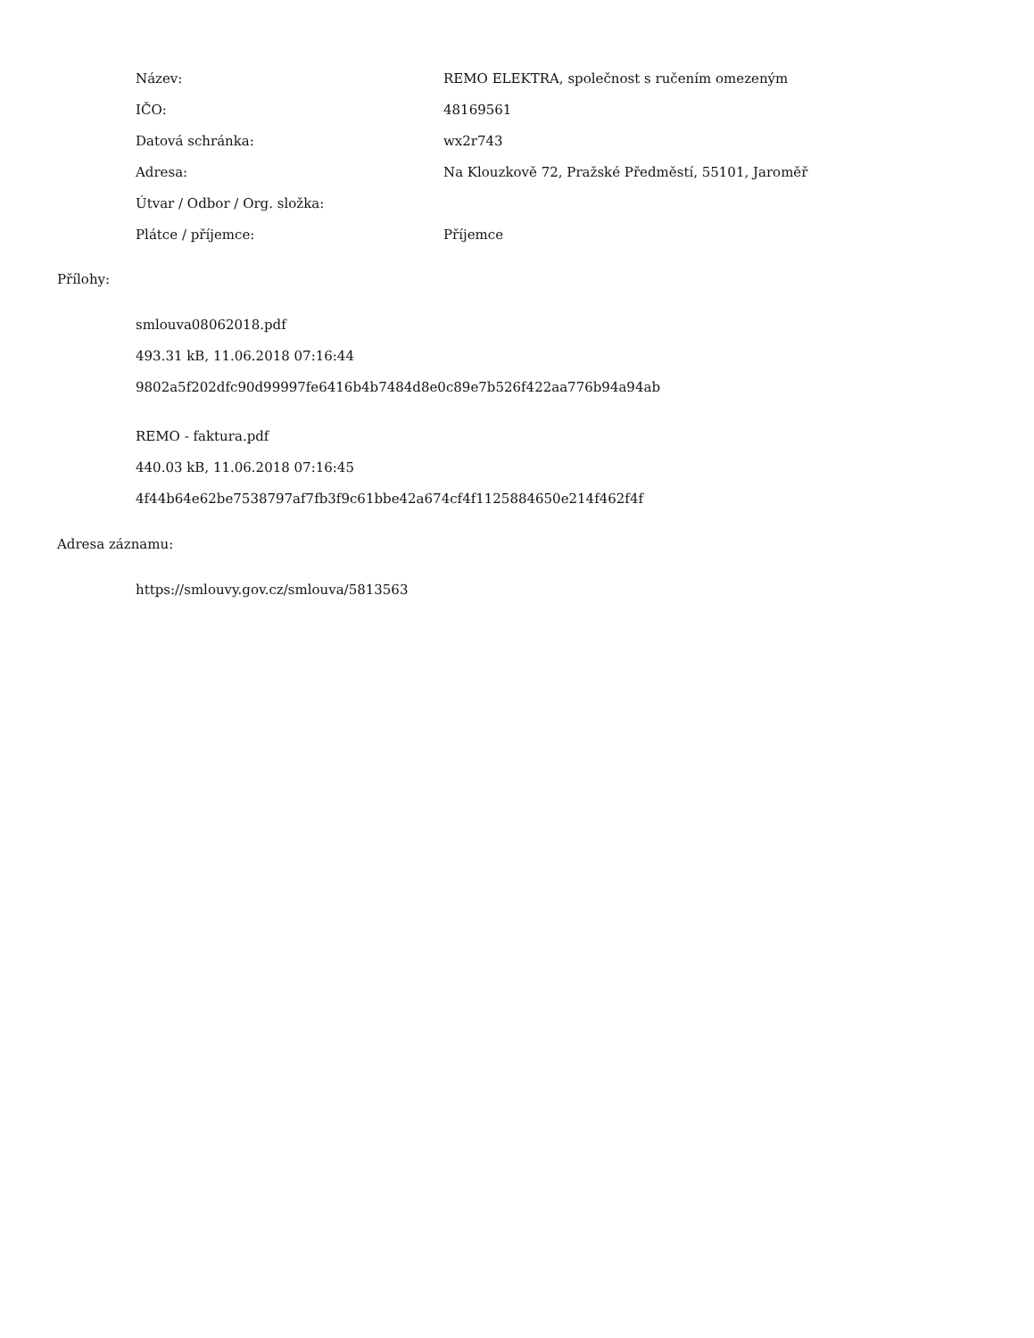| Název: | REMO ELEKTRA, společnost s ručením omezeným |
| IČO: | 48169561 |
| Datová schránka: | wx2r743 |
| Adresa: | Na Klouzkově 72, Pražské Předměstí, 55101, Jaroměř |
| Útvar / Odbor / Org. složka: | |
| Plátce / příjemce: | Příjemce |
Přílohy:
smlouva08062018.pdf
493.31 kB, 11.06.2018 07:16:44
9802a5f202dfc90d99997fe6416b4b7484d8e0c89e7b526f422aa776b94a94ab
REMO - faktura.pdf
440.03 kB, 11.06.2018 07:16:45
4f44b64e62be7538797af7fb3f9c61bbe42a674cf4f1125884650e214f462f4f
Adresa záznamu:
https://smlouvy.gov.cz/smlouva/5813563